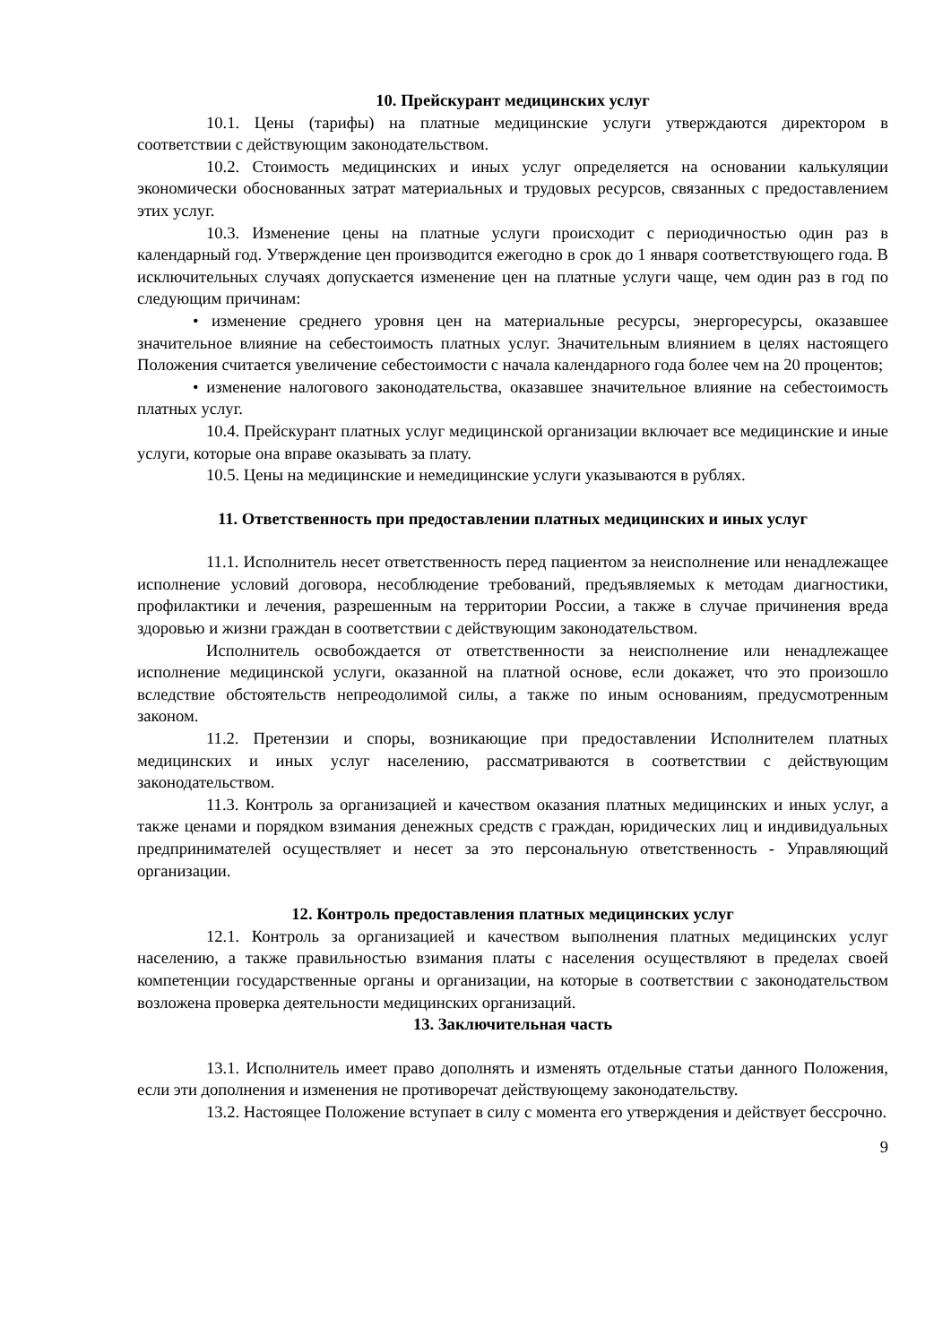10. Прейскурант медицинских услуг
10.1. Цены (тарифы) на платные медицинские услуги утверждаются директором в соответствии с действующим законодательством.
10.2. Стоимость медицинских и иных услуг определяется на основании калькуляции экономически обоснованных затрат материальных и трудовых ресурсов, связанных с предоставлением этих услуг.
10.3. Изменение цены на платные услуги происходит с периодичностью один раз в календарный год. Утверждение цен производится ежегодно в срок до 1 января соответствующего года. В исключительных случаях допускается изменение цен на платные услуги чаще, чем один раз в год по следующим причинам:
• изменение среднего уровня цен на материальные ресурсы, энергоресурсы, оказавшее значительное влияние на себестоимость платных услуг. Значительным влиянием в целях настоящего Положения считается увеличение себестоимости с начала календарного года более чем на 20 процентов;
• изменение налогового законодательства, оказавшее значительное влияние на себестоимость платных услуг.
10.4. Прейскурант платных услуг медицинской организации включает все медицинские и иные услуги, которые она вправе оказывать за плату.
10.5. Цены на медицинские и немедицинские услуги указываются в рублях.
11. Ответственность при предоставлении платных медицинских и иных услуг
11.1. Исполнитель несет ответственность перед пациентом за неисполнение или ненадлежащее исполнение условий договора, несоблюдение требований, предъявляемых к методам диагностики, профилактики и лечения, разрешенным на территории России, а также в случае причинения вреда здоровью и жизни граждан в соответствии с действующим законодательством.
Исполнитель освобождается от ответственности за неисполнение или ненадлежащее исполнение медицинской услуги, оказанной на платной основе, если докажет, что это произошло вследствие обстоятельств непреодолимой силы, а также по иным основаниям, предусмотренным законом.
11.2. Претензии и споры, возникающие при предоставлении Исполнителем платных медицинских и иных услуг населению, рассматриваются в соответствии с действующим законодательством.
11.3. Контроль за организацией и качеством оказания платных медицинских и иных услуг, а также ценами и порядком взимания денежных средств с граждан, юридических лиц и индивидуальных предпринимателей осуществляет и несет за это персональную ответственность - Управляющий организации.
12. Контроль предоставления платных медицинских услуг
12.1. Контроль за организацией и качеством выполнения платных медицинских услуг населению, а также правильностью взимания платы с населения осуществляют в пределах своей компетенции государственные органы и организации, на которые в соответствии с законодательством возложена проверка деятельности медицинских организаций.
13. Заключительная часть
13.1. Исполнитель имеет право дополнять и изменять отдельные статьи данного Положения, если эти дополнения и изменения не противоречат действующему законодательству.
13.2. Настоящее Положение вступает в силу с момента его утверждения и действует бессрочно.
9